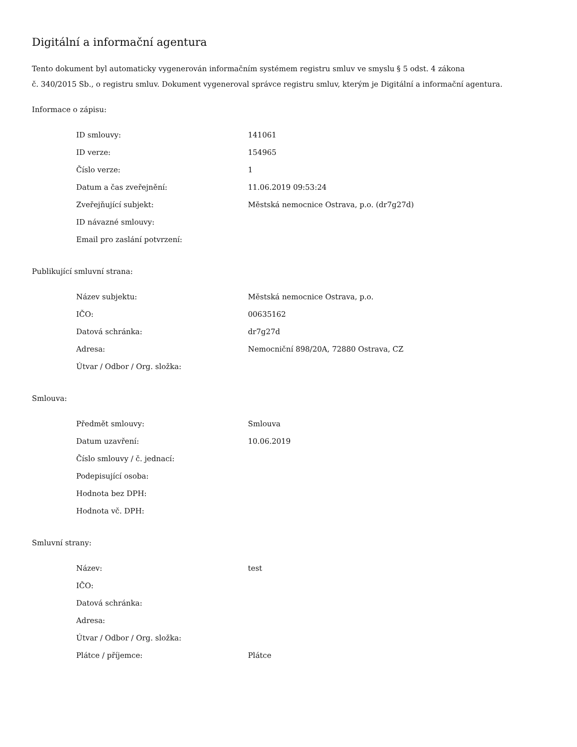Digitální a informační agentura
Tento dokument byl automaticky vygenerován informačním systémem registru smluv ve smyslu § 5 odst. 4 zákona
č. 340/2015 Sb., o registru smluv. Dokument vygeneroval správce registru smluv, kterým je Digitální a informační agentura.
Informace o zápisu:
| ID smlouvy: | 141061 |
| ID verze: | 154965 |
| Číslo verze: | 1 |
| Datum a čas zveřejnění: | 11.06.2019 09:53:24 |
| Zveřejňující subjekt: | Městská nemocnice Ostrava, p.o. (dr7g27d) |
| ID návazné smlouvy: | |
| Email pro zaslání potvrzení: | |
Publikující smluvní strana:
| Název subjektu: | Městská nemocnice Ostrava, p.o. |
| IČO: | 00635162 |
| Datová schránka: | dr7g27d |
| Adresa: | Nemocniční 898/20A, 72880 Ostrava, CZ |
| Útvar / Odbor / Org. složka: | |
Smlouva:
| Předmět smlouvy: | Smlouva |
| Datum uzavření: | 10.06.2019 |
| Číslo smlouvy / č. jednací: | |
| Podepisující osoba: | |
| Hodnota bez DPH: | |
| Hodnota vč. DPH: | |
Smluvní strany:
| Název: | test |
| IČO: | |
| Datová schránka: | |
| Adresa: | |
| Útvar / Odbor / Org. složka: | |
| Plátce / příjemce: | Plátce |